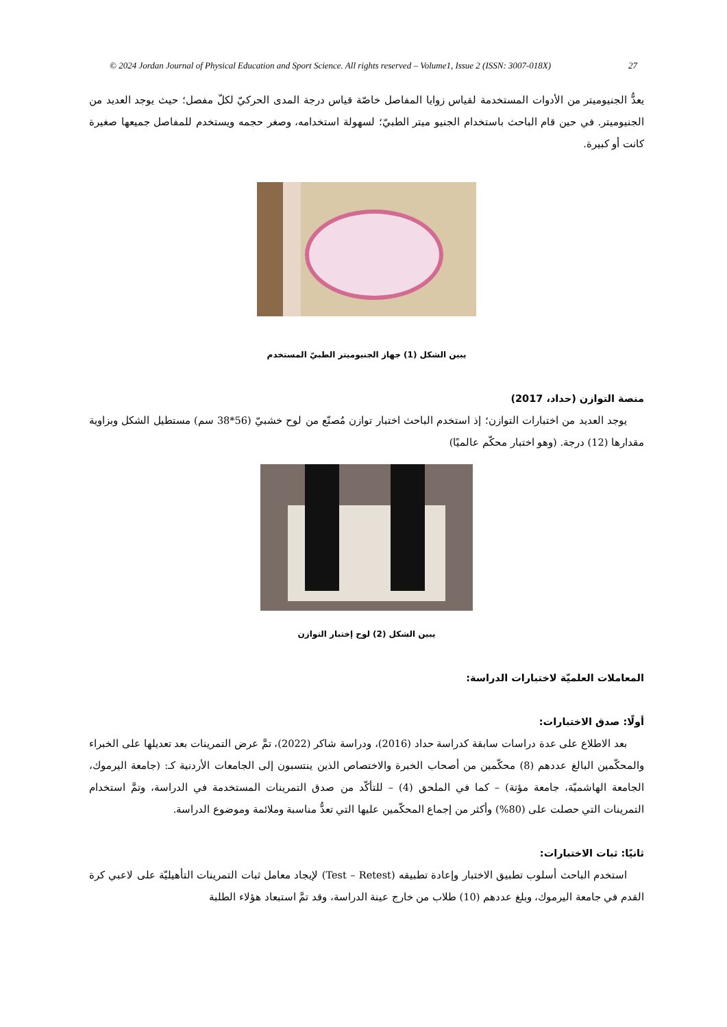© 2024 Jordan Journal of Physical Education and Sport Science. All rights reserved – Volume1, Issue 2 (ISSN: 3007-018X) 27
يعدُّ الجنيوميتر من الأدوات المستخدمة لقياس زوايا المفاصل خاصّة قياس درجة المدى الحركيّ لكلّ مفصل؛ حيث يوجد العديد من الجنيوميتر. في حين قام الباحث باستخدام الجنيو ميتر الطبيّ؛ لسهولة استخدامه، وصغر حجمه ويستخدم للمفاصل جميعها صغيرة كانت أو كبيرة.
يبين الشكل (1) جهاز الجنيوميتر الطبيّ المستخدم
منصة التوازن (حداد، 2017)
يوجد العديد من اختبارات التوازن؛ إذ استخدم الباحث اختبار توازن مُصنّع من لوح خشبيّ (56*38 سم) مستطيل الشكل وبزاوية مقدارها (12) درجة. (وهو اختبار محكّم عالميًا)
يبين الشكل (2) لوح إختبار التوازن
المعاملات العلميّة لاختبارات الدراسة:
أولًا: صدق الاختبارات:
بعد الاطلاع على عدة دراسات سابقة كدراسة حداد (2016)، ودراسة شاكر (2022)، تمَّ عرض التمرينات بعد تعديلها على الخبراء والمحكّمين البالغ عددهم (8) محكّمين من أصحاب الخبرة والاختصاص الذين ينتسبون إلى الجامعات الأردنية كـ: (جامعة اليرموك، الجامعة الهاشميّة، جامعة مؤتة) – كما في الملحق (4) – للتأكّد من صدق التمرينات المستخدمة في الدراسة، وتمَّ استخدام التمرينات التي حصلت على (80%) وأكثر من إجماع المحكّمين عليها التي تعدُّ مناسبة وملائمة وموضوع الدراسة.
ثانيًا: ثبات الاختبارات:
استخدم الباحث أسلوب تطبيق الاختبار وإعادة تطبيقه (Test – Retest) لإيجاد معامل ثبات التمرينات التأهيليّة على لاعبي كرة القدم في جامعة اليرموك، وبلغ عددهم (10) طلاب من خارج عينة الدراسة، وقد تمَّ استبعاد هؤلاء الطلبة